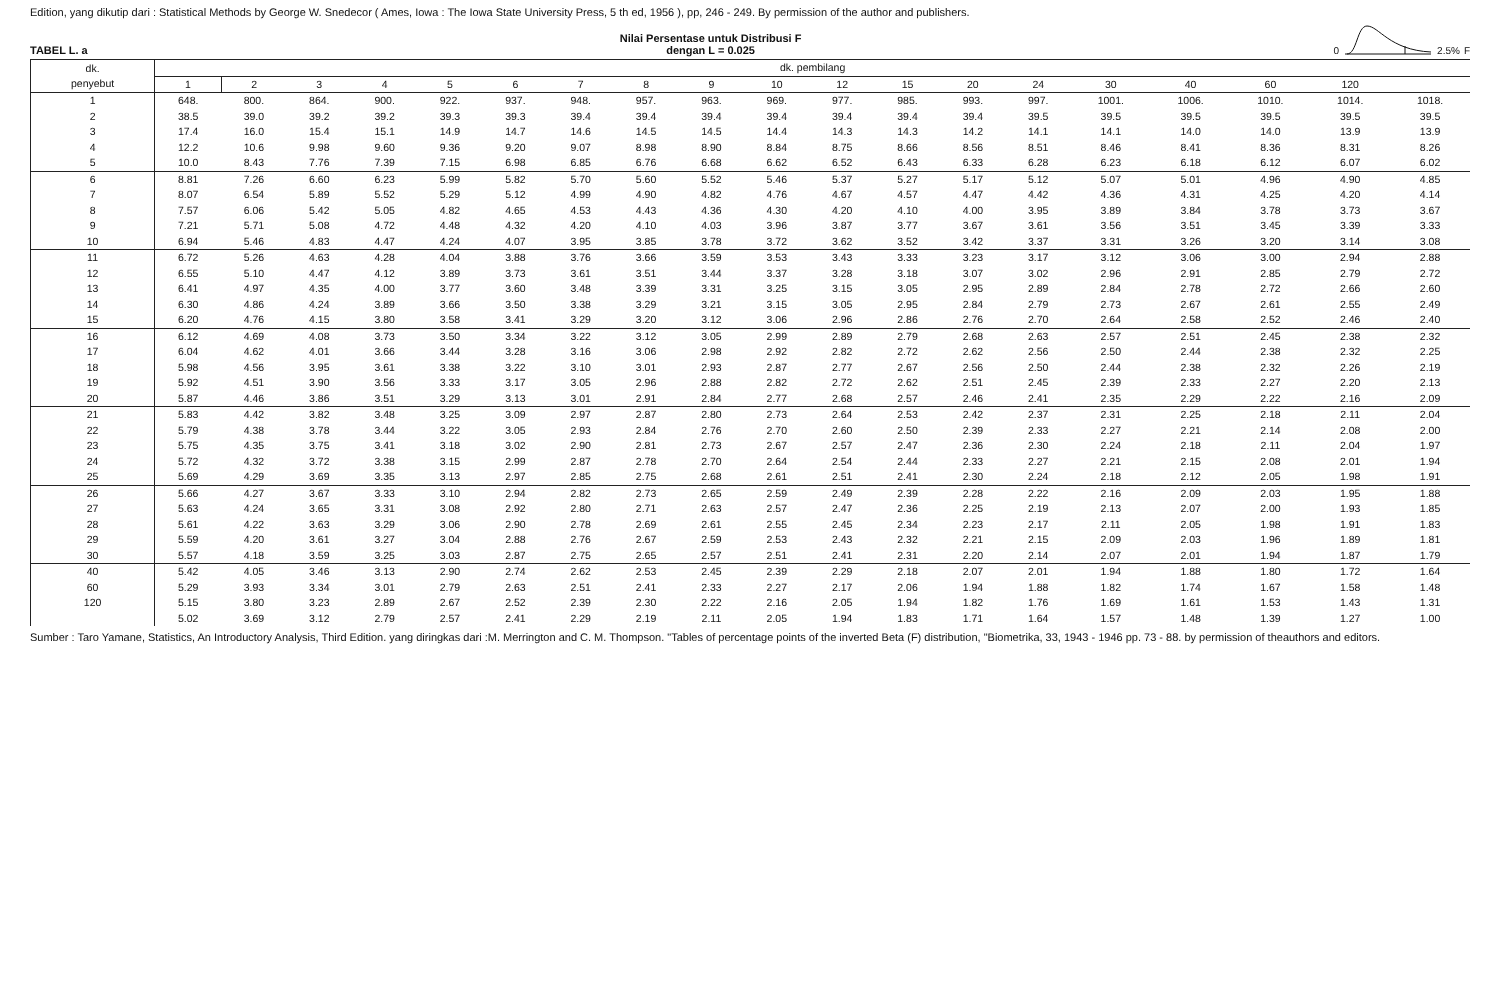Edition, yang dikutip dari : Statistical Methods by George W. Snedecor ( Ames, Iowa : The Iowa State University Press, 5 th ed, 1956 ), pp, 246 - 249. By permission of the author and publishers.
TABEL L. a
Nilai Persentase untuk Distribusi F
dengan L = 0.025
0 2.5% F
| dk. penyebut | dk. pembilang | | | | | | | | | | | | | | | | | | |
| --- | --- | --- | --- | --- | --- | --- | --- | --- | --- | --- | --- | --- | --- | --- | --- | --- | --- | --- | --- |
| | 1 | 2 | 3 | 4 | 5 | 6 | 7 | 8 | 9 | 10 | 12 | 15 | 20 | 24 | 30 | 40 | 60 | 120 | |
| 1 | 648. | 800. | 864. | 900. | 922. | 937. | 948. | 957. | 963. | 969. | 977. | 985. | 993. | 997. | 1001. | 1006. | 1010. | 1014. | 1018. |
| 2 | 38.5 | 39.0 | 39.2 | 39.2 | 39.3 | 39.3 | 39.4 | 39.4 | 39.4 | 39.4 | 39.4 | 39.4 | 39.4 | 39.5 | 39.5 | 39.5 | 39.5 | 39.5 | 39.5 |
| 3 | 17.4 | 16.0 | 15.4 | 15.1 | 14.9 | 14.7 | 14.6 | 14.5 | 14.5 | 14.4 | 14.3 | 14.3 | 14.2 | 14.1 | 14.1 | 14.0 | 14.0 | 13.9 | 13.9 |
| 4 | 12.2 | 10.6 | 9.98 | 9.60 | 9.36 | 9.20 | 9.07 | 8.98 | 8.90 | 8.84 | 8.75 | 8.66 | 8.56 | 8.51 | 8.46 | 8.41 | 8.36 | 8.31 | 8.26 |
| 5 | 10.0 | 8.43 | 7.76 | 7.39 | 7.15 | 6.98 | 6.85 | 6.76 | 6.68 | 6.62 | 6.52 | 6.43 | 6.33 | 6.28 | 6.23 | 6.18 | 6.12 | 6.07 | 6.02 |
| 6 | 8.81 | 7.26 | 6.60 | 6.23 | 5.99 | 5.82 | 5.70 | 5.60 | 5.52 | 5.46 | 5.37 | 5.27 | 5.17 | 5.12 | 5.07 | 5.01 | 4.96 | 4.90 | 4.85 |
| 7 | 8.07 | 6.54 | 5.89 | 5.52 | 5.29 | 5.12 | 4.99 | 4.90 | 4.82 | 4.76 | 4.67 | 4.57 | 4.47 | 4.42 | 4.36 | 4.31 | 4.25 | 4.20 | 4.14 |
| 8 | 7.57 | 6.06 | 5.42 | 5.05 | 4.82 | 4.65 | 4.53 | 4.43 | 4.36 | 4.30 | 4.20 | 4.10 | 4.00 | 3.95 | 3.89 | 3.84 | 3.78 | 3.73 | 3.67 |
| 9 | 7.21 | 5.71 | 5.08 | 4.72 | 4.48 | 4.32 | 4.20 | 4.10 | 4.03 | 3.96 | 3.87 | 3.77 | 3.67 | 3.61 | 3.56 | 3.51 | 3.45 | 3.39 | 3.33 |
| 10 | 6.94 | 5.46 | 4.83 | 4.47 | 4.24 | 4.07 | 3.95 | 3.85 | 3.78 | 3.72 | 3.62 | 3.52 | 3.42 | 3.37 | 3.31 | 3.26 | 3.20 | 3.14 | 3.08 |
| 11 | 6.72 | 5.26 | 4.63 | 4.28 | 4.04 | 3.88 | 3.76 | 3.66 | 3.59 | 3.53 | 3.43 | 3.33 | 3.23 | 3.17 | 3.12 | 3.06 | 3.00 | 2.94 | 2.88 |
| 12 | 6.55 | 5.10 | 4.47 | 4.12 | 3.89 | 3.73 | 3.61 | 3.51 | 3.44 | 3.37 | 3.28 | 3.18 | 3.07 | 3.02 | 2.96 | 2.91 | 2.85 | 2.79 | 2.72 |
| 13 | 6.41 | 4.97 | 4.35 | 4.00 | 3.77 | 3.60 | 3.48 | 3.39 | 3.31 | 3.25 | 3.15 | 3.05 | 2.95 | 2.89 | 2.84 | 2.78 | 2.72 | 2.66 | 2.60 |
| 14 | 6.30 | 4.86 | 4.24 | 3.89 | 3.66 | 3.50 | 3.38 | 3.29 | 3.21 | 3.15 | 3.05 | 2.95 | 2.84 | 2.79 | 2.73 | 2.67 | 2.61 | 2.55 | 2.49 |
| 15 | 6.20 | 4.76 | 4.15 | 3.80 | 3.58 | 3.41 | 3.29 | 3.20 | 3.12 | 3.06 | 2.96 | 2.86 | 2.76 | 2.70 | 2.64 | 2.58 | 2.52 | 2.46 | 2.40 |
| 16 | 6.12 | 4.69 | 4.08 | 3.73 | 3.50 | 3.34 | 3.22 | 3.12 | 3.05 | 2.99 | 2.89 | 2.79 | 2.68 | 2.63 | 2.57 | 2.51 | 2.45 | 2.38 | 2.32 |
| 17 | 6.04 | 4.62 | 4.01 | 3.66 | 3.44 | 3.28 | 3.16 | 3.06 | 2.98 | 2.92 | 2.82 | 2.72 | 2.62 | 2.56 | 2.50 | 2.44 | 2.38 | 2.32 | 2.25 |
| 18 | 5.98 | 4.56 | 3.95 | 3.61 | 3.38 | 3.22 | 3.10 | 3.01 | 2.93 | 2.87 | 2.77 | 2.67 | 2.56 | 2.50 | 2.44 | 2.38 | 2.32 | 2.26 | 2.19 |
| 19 | 5.92 | 4.51 | 3.90 | 3.56 | 3.33 | 3.17 | 3.05 | 2.96 | 2.88 | 2.82 | 2.72 | 2.62 | 2.51 | 2.45 | 2.39 | 2.33 | 2.27 | 2.20 | 2.13 |
| 20 | 5.87 | 4.46 | 3.86 | 3.51 | 3.29 | 3.13 | 3.01 | 2.91 | 2.84 | 2.77 | 2.68 | 2.57 | 2.46 | 2.41 | 2.35 | 2.29 | 2.22 | 2.16 | 2.09 |
| 21 | 5.83 | 4.42 | 3.82 | 3.48 | 3.25 | 3.09 | 2.97 | 2.87 | 2.80 | 2.73 | 2.64 | 2.53 | 2.42 | 2.37 | 2.31 | 2.25 | 2.18 | 2.11 | 2.04 |
| 22 | 5.79 | 4.38 | 3.78 | 3.44 | 3.22 | 3.05 | 2.93 | 2.84 | 2.76 | 2.70 | 2.60 | 2.50 | 2.39 | 2.33 | 2.27 | 2.21 | 2.14 | 2.08 | 2.00 |
| 23 | 5.75 | 4.35 | 3.75 | 3.41 | 3.18 | 3.02 | 2.90 | 2.81 | 2.73 | 2.67 | 2.57 | 2.47 | 2.36 | 2.30 | 2.24 | 2.18 | 2.11 | 2.04 | 1.97 |
| 24 | 5.72 | 4.32 | 3.72 | 3.38 | 3.15 | 2.99 | 2.87 | 2.78 | 2.70 | 2.64 | 2.54 | 2.44 | 2.33 | 2.27 | 2.21 | 2.15 | 2.08 | 2.01 | 1.94 |
| 25 | 5.69 | 4.29 | 3.69 | 3.35 | 3.13 | 2.97 | 2.85 | 2.75 | 2.68 | 2.61 | 2.51 | 2.41 | 2.30 | 2.24 | 2.18 | 2.12 | 2.05 | 1.98 | 1.91 |
| 26 | 5.66 | 4.27 | 3.67 | 3.33 | 3.10 | 2.94 | 2.82 | 2.73 | 2.65 | 2.59 | 2.49 | 2.39 | 2.28 | 2.22 | 2.16 | 2.09 | 2.03 | 1.95 | 1.88 |
| 27 | 5.63 | 4.24 | 3.65 | 3.31 | 3.08 | 2.92 | 2.80 | 2.71 | 2.63 | 2.57 | 2.47 | 2.36 | 2.25 | 2.19 | 2.13 | 2.07 | 2.00 | 1.93 | 1.85 |
| 28 | 5.61 | 4.22 | 3.63 | 3.29 | 3.06 | 2.90 | 2.78 | 2.69 | 2.61 | 2.55 | 2.45 | 2.34 | 2.23 | 2.17 | 2.11 | 2.05 | 1.98 | 1.91 | 1.83 |
| 29 | 5.59 | 4.20 | 3.61 | 3.27 | 3.04 | 2.88 | 2.76 | 2.67 | 2.59 | 2.53 | 2.43 | 2.32 | 2.21 | 2.15 | 2.09 | 2.03 | 1.96 | 1.89 | 1.81 |
| 30 | 5.57 | 4.18 | 3.59 | 3.25 | 3.03 | 2.87 | 2.75 | 2.65 | 2.57 | 2.51 | 2.41 | 2.31 | 2.20 | 2.14 | 2.07 | 2.01 | 1.94 | 1.87 | 1.79 |
| 40 | 5.42 | 4.05 | 3.46 | 3.13 | 2.90 | 2.74 | 2.62 | 2.53 | 2.45 | 2.39 | 2.29 | 2.18 | 2.07 | 2.01 | 1.94 | 1.88 | 1.80 | 1.72 | 1.64 |
| 60 | 5.29 | 3.93 | 3.34 | 3.01 | 2.79 | 2.63 | 2.51 | 2.41 | 2.33 | 2.27 | 2.17 | 2.06 | 1.94 | 1.88 | 1.82 | 1.74 | 1.67 | 1.58 | 1.48 |
| 120 | 5.15 | 3.80 | 3.23 | 2.89 | 2.67 | 2.52 | 2.39 | 2.30 | 2.22 | 2.16 | 2.05 | 1.94 | 1.82 | 1.76 | 1.69 | 1.61 | 1.53 | 1.43 | 1.31 |
| | 5.02 | 3.69 | 3.12 | 2.79 | 2.57 | 2.41 | 2.29 | 2.19 | 2.11 | 2.05 | 1.94 | 1.83 | 1.71 | 1.64 | 1.57 | 1.48 | 1.39 | 1.27 | 1.00 |
Sumber : Taro Yamane, Statistics, An Introductory Analysis, Third Edition. yang diringkas dari :M. Merrington and C. M. Thompson. "Tables of percentage points of the inverted Beta (F) distribution, "Biometrika, 33, 1943 - 1946 pp. 73 - 88. by permission of theauthors and editors.